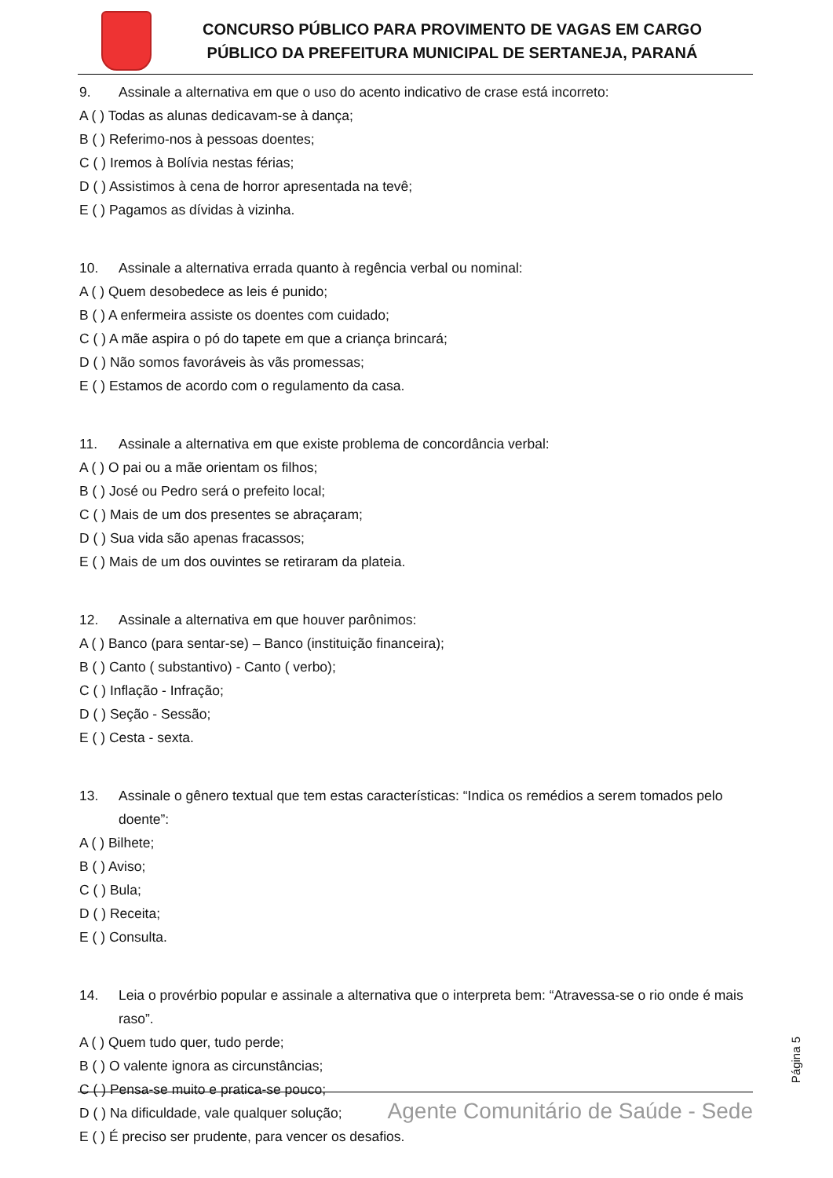CONCURSO PÚBLICO PARA PROVIMENTO DE VAGAS EM CARGO
PÚBLICO DA PREFEITURA MUNICIPAL DE SERTANEJA, PARANÁ
9. Assinale a alternativa em que o uso do acento indicativo de crase está incorreto:
A ( ) Todas as alunas dedicavam-se à dança;
B ( ) Referimo-nos à pessoas doentes;
C ( ) Iremos à Bolívia nestas férias;
D ( ) Assistimos à cena de horror apresentada na tevê;
E ( ) Pagamos as dívidas à vizinha.
10. Assinale a alternativa errada quanto à regência verbal ou nominal:
A ( ) Quem desobedece as leis é punido;
B ( ) A enfermeira assiste os doentes com cuidado;
C ( ) A mãe aspira o pó do tapete em que a criança brincará;
D ( ) Não somos favoráveis às vãs promessas;
E ( ) Estamos de acordo com o regulamento da casa.
11. Assinale a alternativa em que existe problema de concordância verbal:
A ( ) O pai ou a mãe orientam os filhos;
B ( ) José ou Pedro será o prefeito local;
C ( ) Mais de um dos presentes se abraçaram;
D ( ) Sua vida são apenas fracassos;
E ( ) Mais de um dos ouvintes se retiraram da plateia.
12. Assinale a alternativa em que houver parônimos:
A ( ) Banco (para sentar-se) – Banco (instituição financeira);
B ( ) Canto ( substantivo) - Canto ( verbo);
C ( ) Inflação - Infração;
D ( ) Seção - Sessão;
E ( ) Cesta - sexta.
13. Assinale o gênero textual que tem estas características: “Indica os remédios a serem tomados pelo doente”:
A ( ) Bilhete;
B ( ) Aviso;
C ( ) Bula;
D ( ) Receita;
E ( ) Consulta.
14. Leia o provérbio popular e assinale a alternativa que o interpreta bem: “Atravessa-se o rio onde é mais raso”.
A ( ) Quem tudo quer, tudo perde;
B ( ) O valente ignora as circunstâncias;
C ( ) Pensa-se muito e pratica-se pouco;
D ( ) Na dificuldade, vale qualquer solução;
E ( ) É preciso ser prudente, para vencer os desafios.
Página 5
Agente Comunitário de Saúde - Sede